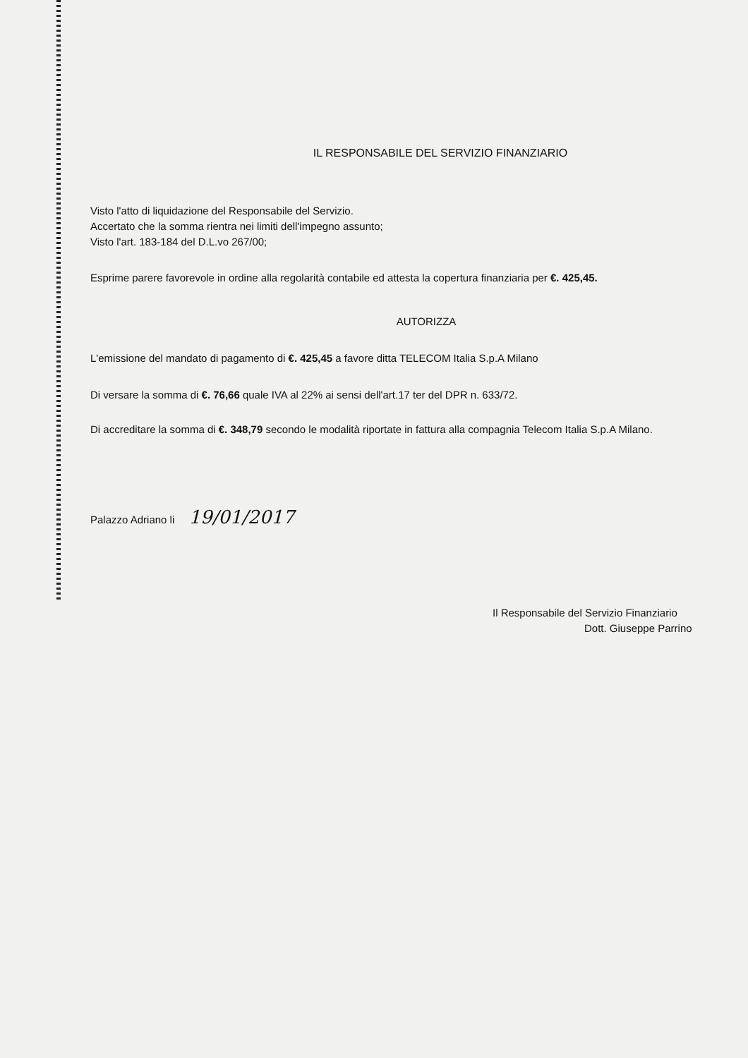IL RESPONSABILE DEL SERVIZIO FINANZIARIO
Visto l'atto di liquidazione del Responsabile del Servizio.
Accertato che la somma rientra nei limiti dell'impegno assunto;
Visto l'art. 183-184 del D.L.vo 267/00;
Esprime parere favorevole in ordine alla regolarità contabile ed attesta la copertura finanziaria per €. 425,45.
AUTORIZZA
L'emissione del mandato di pagamento di €. 425,45 a favore ditta TELECOM Italia S.p.A Milano
Di versare la somma di €. 76,66 quale IVA al 22% ai sensi dell'art.17 ter del DPR n. 633/72.
Di accreditare la somma di €. 348,79 secondo le modalità riportate in fattura alla compagnia Telecom Italia S.p.A Milano.
Palazzo Adriano li 19/01/2017
Il Responsabile del Servizio Finanziario
Dott. Giuseppe Parrino